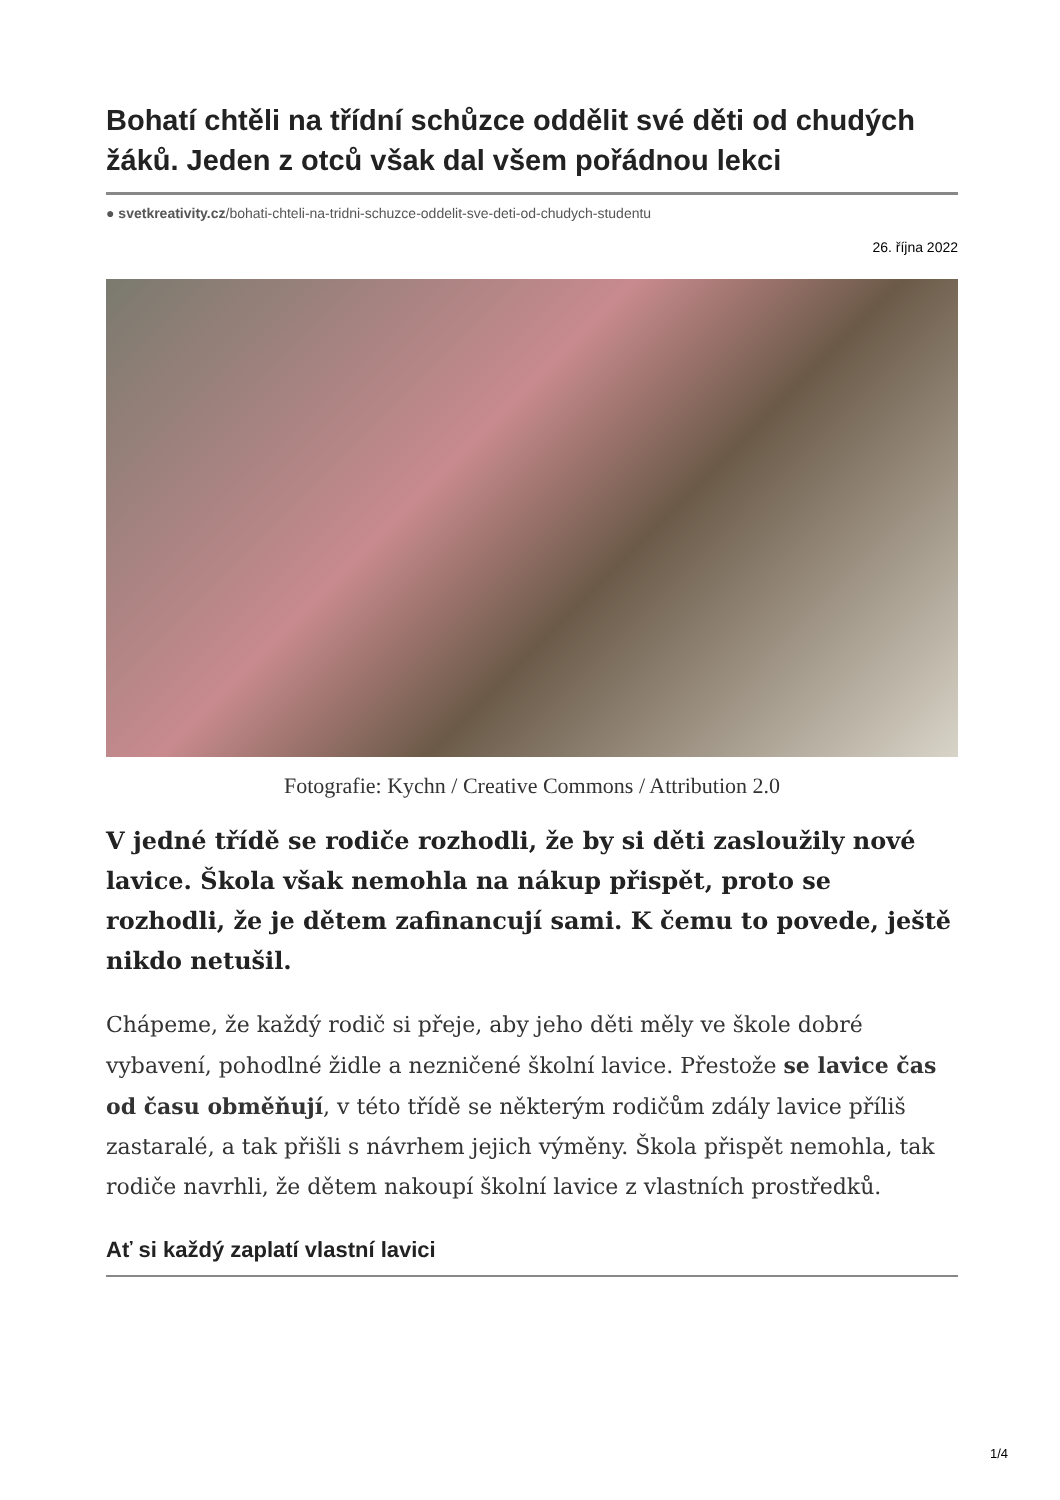Bohatí chtěli na třídní schůzce oddělit své děti od chudých žáků. Jeden z otců však dal všem pořádnou lekci
● svetkreativity.cz/bohati-chteli-na-tridni-schuzce-oddelit-sve-deti-od-chudych-studentu
26. října 2022
Fotografie: Kychn / Creative Commons / Attribution 2.0
V jedné třídě se rodiče rozhodli, že by si děti zasloužily nové lavice. Škola však nemohla na nákup přispět, proto se rozhodli, že je dětem zafinancují sami. K čemu to povede, ještě nikdo netušil.
Chápeme, že každý rodič si přeje, aby jeho děti měly ve škole dobré vybavení, pohodlné židle a nezničené školní lavice. Přestože se lavice čas od času obměňují, v této třídě se některým rodičům zdály lavice příliš zastaralé, a tak přišli s návrhem jejich výměny. Škola přispět nemohla, tak rodiče navrhli, že dětem nakoupí školní lavice z vlastních prostředků.
Ať si každý zaplatí vlastní lavici
1/4